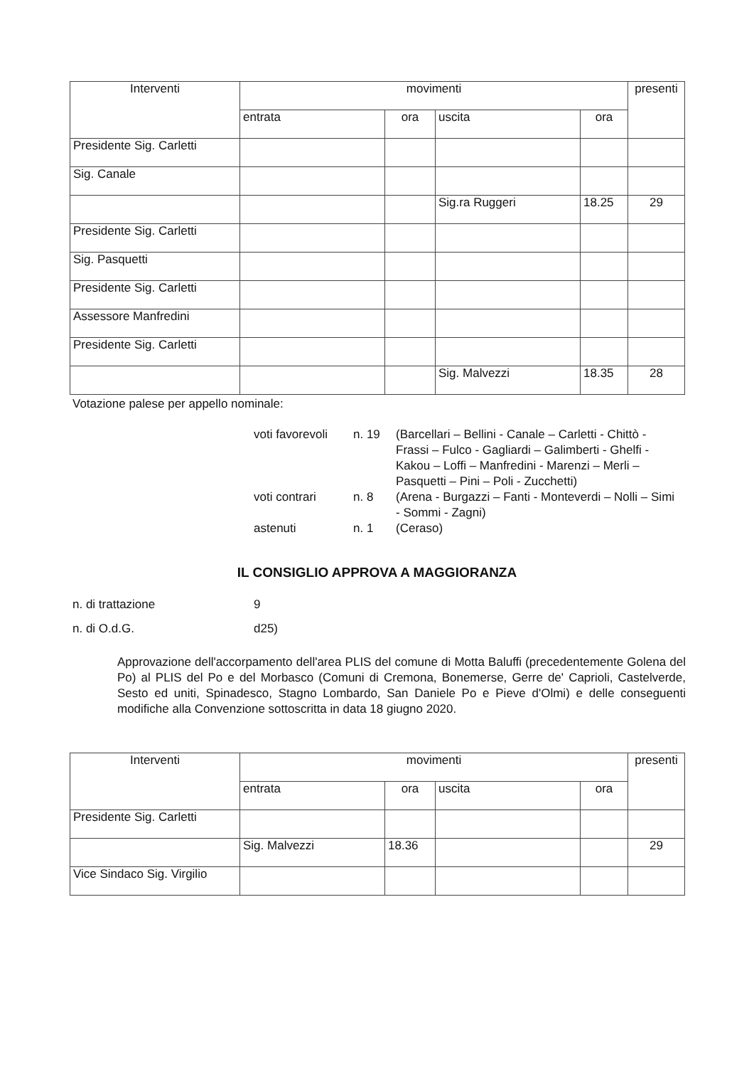| Interventi | movimenti | | | | presenti |
| --- | --- | --- | --- | --- | --- |
| | entrata | ora | uscita | ora | |
| Presidente Sig. Carletti | | | | | |
| Sig. Canale | | | | | |
| | | | Sig.ra Ruggeri | 18.25 | 29 |
| Presidente Sig. Carletti | | | | | |
| Sig. Pasquetti | | | | | |
| Presidente Sig. Carletti | | | | | |
| Assessore Manfredini | | | | | |
| Presidente Sig. Carletti | | | | | |
| | | | Sig. Malvezzi | 18.35 | 28 |
Votazione palese per appello nominale:
| voti favorevoli | n. 19 | (Barcellari – Bellini - Canale – Carletti - Chittò - Frassi – Fulco - Gagliardi – Galimberti - Ghelfi - Kakou – Loffi – Manfredini - Marenzi – Merli – Pasquetti – Pini – Poli - Zucchetti) |
| voti contrari | n. 8 | (Arena - Burgazzi – Fanti - Monteverdi – Nolli – Simi - Sommi - Zagni) |
| astenuti | n. 1 | (Ceraso) |
IL CONSIGLIO APPROVA A MAGGIORANZA
n. di trattazione 9
n. di O.d.G. d25)
Approvazione dell'accorpamento dell'area PLIS del comune di Motta Baluffi (precedentemente Golena del Po) al PLIS del Po e del Morbasco (Comuni di Cremona, Bonemerse, Gerre de' Caprioli, Castelverde, Sesto ed uniti, Spinadesco, Stagno Lombardo, San Daniele Po e Pieve d'Olmi) e delle conseguenti modifiche alla Convenzione sottoscritta in data 18 giugno 2020.
| Interventi | movimenti | | | | presenti |
| --- | --- | --- | --- | --- | --- |
| | entrata | ora | uscita | ora | |
| Presidente Sig. Carletti | | | | | |
| | Sig. Malvezzi | 18.36 | | | 29 |
| Vice Sindaco Sig. Virgilio | | | | | |